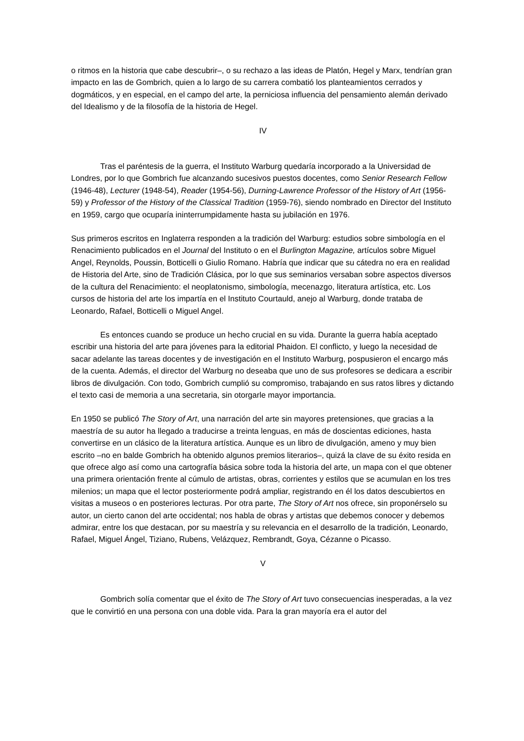o ritmos en la historia que cabe descubrir–, o su rechazo a las ideas de Platón, Hegel y Marx, tendrían gran impacto en las de Gombrich, quien a lo largo de su carrera combatió los planteamientos cerrados y dogmáticos, y en especial, en el campo del arte, la perniciosa influencia del pensamiento alemán derivado del Idealismo y de la filosofía de la historia de Hegel.
IV
Tras el paréntesis de la guerra, el Instituto Warburg quedaría incorporado a la Universidad de Londres, por lo que Gombrich fue alcanzando sucesivos puestos docentes, como Senior Research Fellow (1946-48), Lecturer (1948-54), Reader (1954-56), Durning-Lawrence Professor of the History of Art (1956-59) y Professor of the History of the Classical Tradition (1959-76), siendo nombrado en Director del Instituto en 1959, cargo que ocuparía ininterrumpidamente hasta su jubilación en 1976.
Sus primeros escritos en Inglaterra responden a la tradición del Warburg: estudios sobre simbología en el Renacimiento publicados en el Journal del Instituto o en el Burlington Magazine, artículos sobre Miguel Angel, Reynolds, Poussin, Botticelli o Giulio Romano. Habría que indicar que su cátedra no era en realidad de Historia del Arte, sino de Tradición Clásica, por lo que sus seminarios versaban sobre aspectos diversos de la cultura del Renacimiento: el neoplatonismo, simbología, mecenazgo, literatura artística, etc. Los cursos de historia del arte los impartía en el Instituto Courtauld, anejo al Warburg, donde trataba de Leonardo, Rafael, Botticelli o Miguel Angel.
Es entonces cuando se produce un hecho crucial en su vida. Durante la guerra había aceptado escribir una historia del arte para jóvenes para la editorial Phaidon. El conflicto, y luego la necesidad de sacar adelante las tareas docentes y de investigación en el Instituto Warburg, pospusieron el encargo más de la cuenta. Además, el director del Warburg no deseaba que uno de sus profesores se dedicara a escribir libros de divulgación. Con todo, Gombrich cumplió su compromiso, trabajando en sus ratos libres y dictando el texto casi de memoria a una secretaria, sin otorgarle mayor importancia.
En 1950 se publicó The Story of Art, una narración del arte sin mayores pretensiones, que gracias a la maestría de su autor ha llegado a traducirse a treinta lenguas, en más de doscientas ediciones, hasta convertirse en un clásico de la literatura artística. Aunque es un libro de divulgación, ameno y muy bien escrito –no en balde Gombrich ha obtenido algunos premios literarios–, quizá la clave de su éxito resida en que ofrece algo así como una cartografía básica sobre toda la historia del arte, un mapa con el que obtener una primera orientación frente al cúmulo de artistas, obras, corrientes y estilos que se acumulan en los tres milenios; un mapa que el lector posteriormente podrá ampliar, registrando en él los datos descubiertos en visitas a museos o en posteriores lecturas. Por otra parte, The Story of Art nos ofrece, sin proponérselo su autor, un cierto canon del arte occidental; nos habla de obras y artistas que debemos conocer y debemos admirar, entre los que destacan, por su maestría y su relevancia en el desarrollo de la tradición, Leonardo, Rafael, Miguel Ángel, Tiziano, Rubens, Velázquez, Rembrandt, Goya, Cézanne o Picasso.
V
Gombrich solía comentar que el éxito de The Story of Art tuvo consecuencias inesperadas, a la vez que le convirtió en una persona con una doble vida. Para la gran mayoría era el autor del